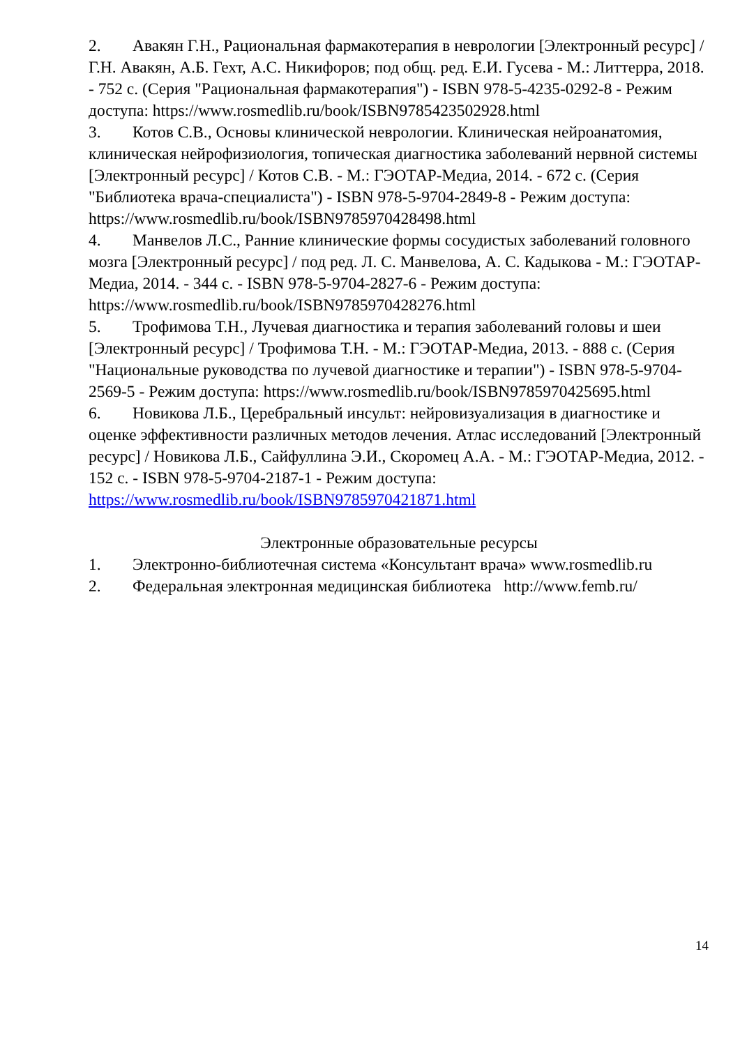2. Авакян Г.Н., Рациональная фармакотерапия в неврологии [Электронный ресурс] / Г.Н. Авакян, А.Б. Гехт, А.С. Никифоров; под общ. ред. Е.И. Гусева - М.: Литтерра, 2018. - 752 с. (Серия "Рациональная фармакотерапия") - ISBN 978-5-4235-0292-8 - Режим доступа: https://www.rosmedlib.ru/book/ISBN9785423502928.html
3. Котов С.В., Основы клинической неврологии. Клиническая нейроанатомия, клиническая нейрофизиология, топическая диагностика заболеваний нервной системы [Электронный ресурс] / Котов С.В. - М.: ГЭОТАР-Медиа, 2014. - 672 с. (Серия "Библиотека врача-специалиста") - ISBN 978-5-9704-2849-8 - Режим доступа: https://www.rosmedlib.ru/book/ISBN9785970428498.html
4. Манвелов Л.С., Ранние клинические формы сосудистых заболеваний головного мозга [Электронный ресурс] / под ред. Л. С. Манвелова, А. С. Кадыкова - М.: ГЭОТАР-Медиа, 2014. - 344 с. - ISBN 978-5-9704-2827-6 - Режим доступа: https://www.rosmedlib.ru/book/ISBN9785970428276.html
5. Трофимова Т.Н., Лучевая диагностика и терапия заболеваний головы и шеи [Электронный ресурс] / Трофимова Т.Н. - М.: ГЭОТАР-Медиа, 2013. - 888 с. (Серия "Национальные руководства по лучевой диагностике и терапии") - ISBN 978-5-9704-2569-5 - Режим доступа: https://www.rosmedlib.ru/book/ISBN9785970425695.html
6. Новикова Л.Б., Церебральный инсульт: нейровизуализация в диагностике и оценке эффективности различных методов лечения. Атлас исследований [Электронный ресурс] / Новикова Л.Б., Сайфуллина Э.И., Скоромец А.А. - М.: ГЭОТАР-Медиа, 2012. - 152 с. - ISBN 978-5-9704-2187-1 - Режим доступа: https://www.rosmedlib.ru/book/ISBN9785970421871.html
Электронные образовательные ресурсы
1. Электронно-библиотечная система «Консультант врача» www.rosmedlib.ru
2. Федеральная электронная медицинская библиотека http://www.femb.ru/
14